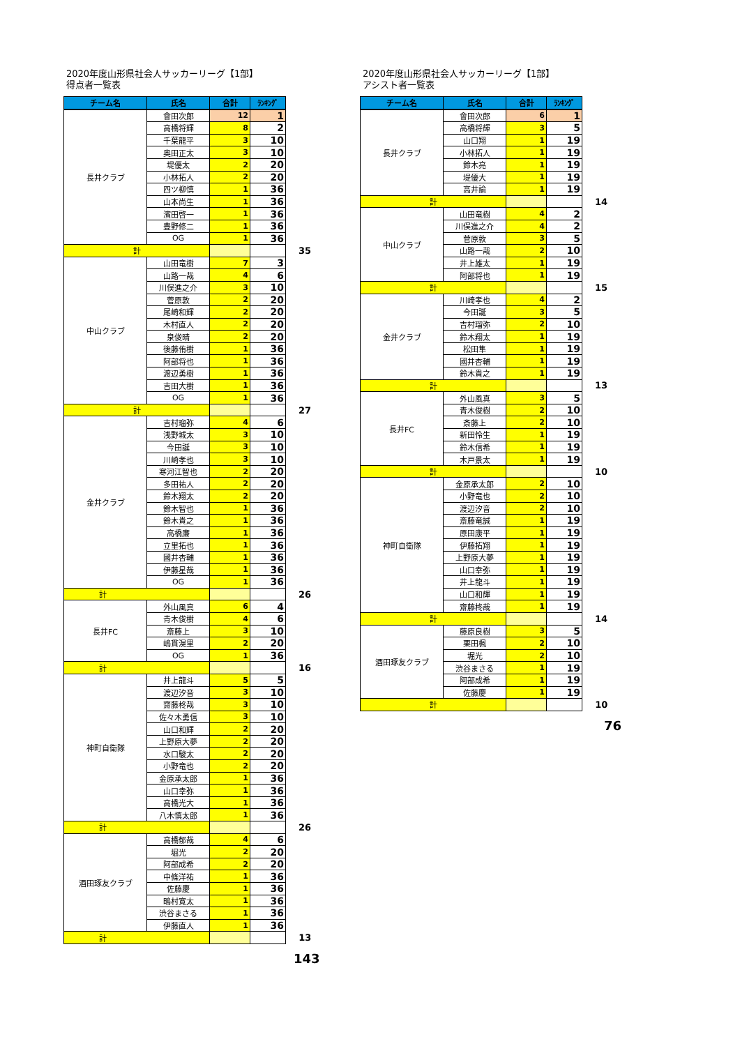2020年度山形県社会人サッカーリーグ【1部】
得点者一覧表
| チーム名 | 氏名 | 合計 | ﾗﾝｷﾝｸﾞ | |
| 長井クラブ | 會田次郎 | 12 | 1 | |
| | 高橋将輝 | 8 | 2 | |
| | 千葉龍平 | 3 | 10 | |
| | 奥田正太 | 3 | 10 | |
| | 堤優太 | 2 | 20 | |
| | 小林拓人 | 2 | 20 | |
| | 四ツ柳慎 | 1 | 36 | |
| | 山本尚生 | 1 | 36 | |
| | 濱田啓一 | 1 | 36 | |
| | 豊野修二 | 1 | 36 | |
| | OG | 1 | 36 | |
| 計 | | | | 35 |
| 中山クラブ | 山田竜樹 | 7 | 3 | |
| | 山路一哉 | 4 | 6 | |
| | 川俣進之介 | 3 | 10 | |
| | 菅原敦 | 2 | 20 | |
| | 尾崎和輝 | 2 | 20 | |
| | 木村直人 | 2 | 20 | |
| | 泉俊晴 | 2 | 20 | |
| | 後藤侑樹 | 1 | 36 | |
| | 阿部将也 | 1 | 36 | |
| | 渡辺勇樹 | 1 | 36 | |
| | 吉田大樹 | 1 | 36 | |
| | OG | 1 | 36 | |
| 計 | | | | 27 |
| 金井クラブ | 吉村瑠弥 | 4 | 6 | |
| | 浅野城太 | 3 | 10 | |
| | 今田誕 | 3 | 10 | |
| | 川崎孝也 | 3 | 10 | |
| | 寒河江智也 | 2 | 20 | |
| | 多田祐人 | 2 | 20 | |
| | 鈴木翔太 | 2 | 20 | |
| | 鈴木智也 | 1 | 36 | |
| | 鈴木貴之 | 1 | 36 | |
| | 高橋廉 | 1 | 36 | |
| | 立里拓也 | 1 | 36 | |
| | 國井杏輔 | 1 | 36 | |
| | 伊藤星哉 | 1 | 36 | |
| | OG | 1 | 36 | |
| 計 | | | | 26 |
| 長井FC | 外山風真 | 6 | 4 | |
| | 青木俊樹 | 4 | 6 | |
| | 斎藤上 | 3 | 10 | |
| | 嶋貫滉里 | 2 | 20 | |
| | OG | 1 | 36 | |
| 計 | | | | 16 |
| 神町自衛隊 | 井上龍斗 | 5 | 5 | |
| | 渡辺汐音 | 3 | 10 | |
| | 齋藤柊哉 | 3 | 10 | |
| | 佐々木勇信 | 3 | 10 | |
| | 山口和輝 | 2 | 20 | |
| | 上野原大夢 | 2 | 20 | |
| | 水口駿太 | 2 | 20 | |
| | 小野竜也 | 2 | 20 | |
| | 金原承太郎 | 1 | 36 | |
| | 山口幸弥 | 1 | 36 | |
| | 高橋光大 | 1 | 36 | |
| | 八木慎太郎 | 1 | 36 | |
| 計 | | | | 26 |
| 酒田琢友クラブ | 高橋郁哉 | 4 | 6 | |
| | 堀光 | 2 | 20 | |
| | 阿部成希 | 2 | 20 | |
| | 中條洋祐 | 1 | 36 | |
| | 佐藤慶 | 1 | 36 | |
| | 鴫村寛太 | 1 | 36 | |
| | 渋谷まさる | 1 | 36 | |
| | 伊藤直人 | 1 | 36 | |
| 計 | | | | 13 |
143
2020年度山形県社会人サッカーリーグ【1部】
アシスト者一覧表
| チーム名 | 氏名 | 合計 | ﾗﾝｷﾝｸﾞ | |
| 長井クラブ | 會田次郎 | 6 | 1 | |
| | 高橋将輝 | 3 | 5 | |
| | 山口翔 | 1 | 19 | |
| | 小林拓人 | 1 | 19 | |
| | 鈴木亮 | 1 | 19 | |
| | 堤優大 | 1 | 19 | |
| | 高井諭 | 1 | 19 | |
| 計 | | | | 14 |
| 中山クラブ | 山田竜樹 | 4 | 2 | |
| | 川俣進之介 | 4 | 2 | |
| | 菅原敦 | 3 | 5 | |
| | 山路一哉 | 2 | 10 | |
| | 井上雄太 | 1 | 19 | |
| | 阿部将也 | 1 | 19 | |
| 計 | | | | 15 |
| 金井クラブ | 川崎孝也 | 4 | 2 | |
| | 今田誕 | 3 | 5 | |
| | 吉村瑠弥 | 2 | 10 | |
| | 鈴木翔太 | 1 | 19 | |
| | 松田隼 | 1 | 19 | |
| | 國井杏輔 | 1 | 19 | |
| | 鈴木貴之 | 1 | 19 | |
| 計 | | | | 13 |
| 長井FC | 外山風真 | 3 | 5 | |
| | 青木俊樹 | 2 | 10 | |
| | 斎藤上 | 2 | 10 | |
| | 新田怜生 | 1 | 19 | |
| | 鈴木信希 | 1 | 19 | |
| | 木戸景太 | 1 | 19 | |
| 計 | | | | 10 |
| 神町自衛隊 | 金原承太郎 | 2 | 10 | |
| | 小野竜也 | 2 | 10 | |
| | 渡辺汐音 | 2 | 10 | |
| | 斎藤竜誠 | 1 | 19 | |
| | 原田康平 | 1 | 19 | |
| | 伊藤拓翔 | 1 | 19 | |
| | 上野原大夢 | 1 | 19 | |
| | 山口幸弥 | 1 | 19 | |
| | 井上龍斗 | 1 | 19 | |
| | 山口和輝 | 1 | 19 | |
| | 齋藤柊哉 | 1 | 19 | |
| 計 | | | | 14 |
| 酒田琢友クラブ | 藤原良樹 | 3 | 5 | |
| | 栗田楓 | 2 | 10 | |
| | 堀光 | 2 | 10 | |
| | 渋谷まさる | 1 | 19 | |
| | 阿部成希 | 1 | 19 | |
| | 佐藤慶 | 1 | 19 | |
| 計 | | | | 10 |
76